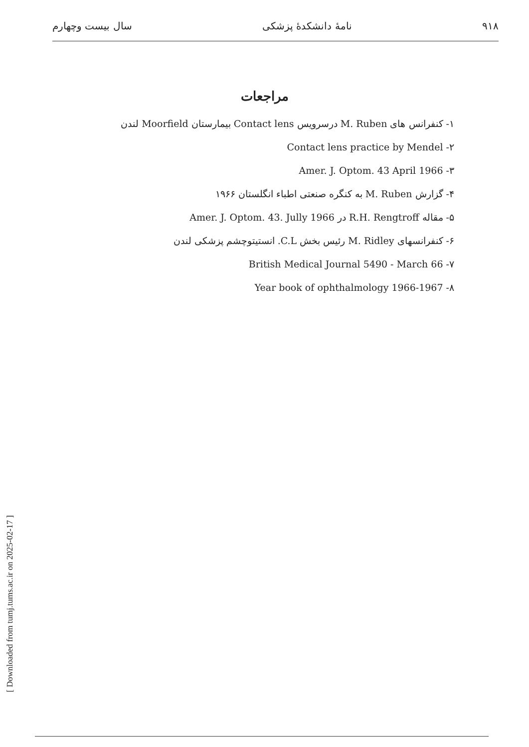۹۱۸ نامهٔ دانشکدهٔ پزشکی سال بیست وچهارم
مراجعات
۱- کنفرانس های M. Ruben درسرویس Contact lens بیمارستان Moorfield لندن
۲- Contact lens practice by Mendel
۳- Amer. J. Optom. 43 April 1966
۴- گزارش M. Ruben به کنگره صنعتی اطباء انگلستان ۱۹۶۶
۵- مقاله R.H. Rengtroff در Amer. J. Optom. 43. Jully 1966
۶- کنفرانسهای M. Ridley رئیس بخش C.L. انستیتوچشم پزشکی لندن
۷- British Medical Journal 5490 - March 66
۸- Year book of ophthalmology 1966-1967
[ Downloaded from tumj.tums.ac.ir on 2025-02-17 ]